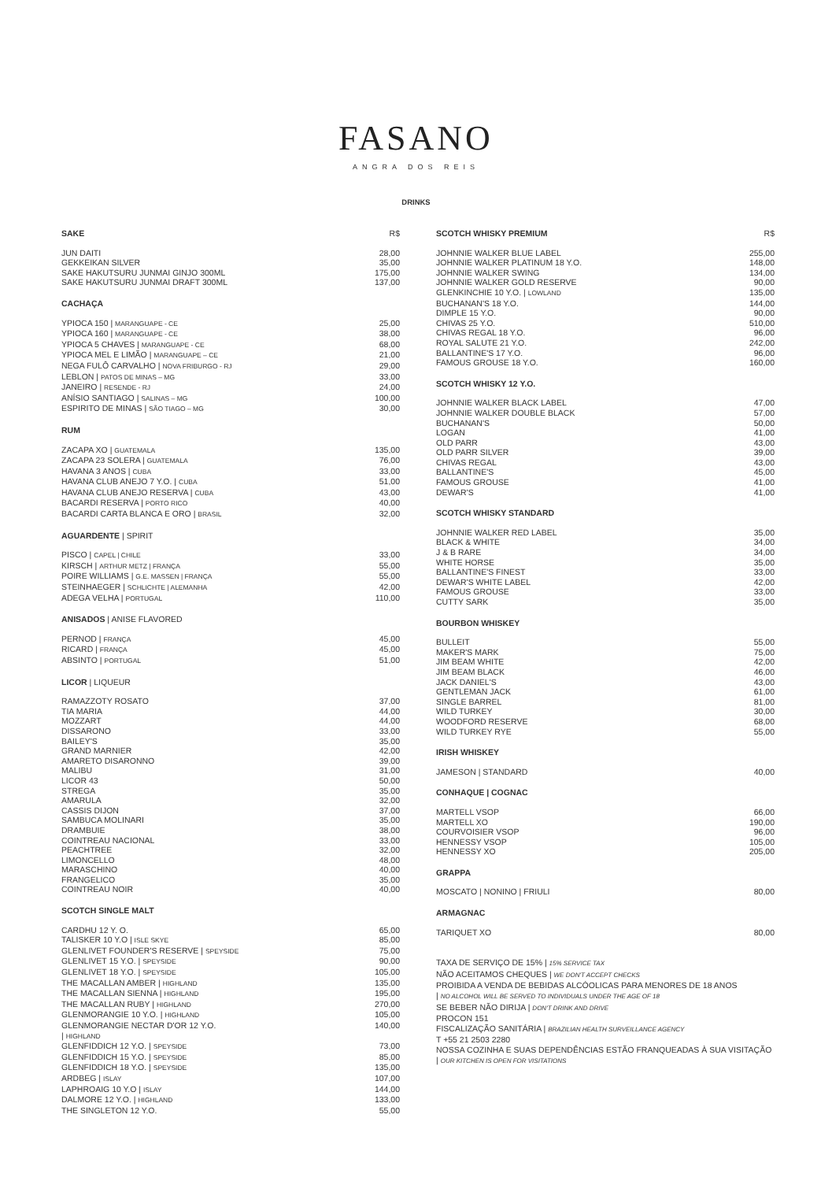FASANO
ANGRA DOS REIS
DRINKS
| SAKE | R$ |
| --- | --- |
| JUN DAITI | 28,00 |
| GEKKEIKAN SILVER | 35,00 |
| SAKE HAKUTSURU JUNMAI GINJO 300ML | 175,00 |
| SAKE HAKUTSURU JUNMAI DRAFT 300ML | 137,00 |
| CACHAÇA | |
| YPIOCA 150 / MARANGUAPE - CE | 25,00 |
| YPIOCA 160 / MARANGUAPE - CE | 38,00 |
| YPIOCA 5 CHAVES / MARANGUAPE - CE | 68,00 |
| YPIOCA MEL E LIMÃO / MARANGUAPE – CE | 21,00 |
| NEGA FULÔ CARVALHO / NOVA FRIBURGO - RJ | 29,00 |
| LEBLON / PATOS DE MINAS – MG | 33,00 |
| JANEIRO / RESENDE - RJ | 24,00 |
| ANÍSIO SANTIAGO / SALINAS – MG | 100,00 |
| ESPIRITO DE MINAS / SÃO TIAGO – MG | 30,00 |
| RUM | |
| ZACAPA XO / GUATEMALA | 135,00 |
| ZACAPA 23 SOLERA / GUATEMALA | 76,00 |
| HAVANA 3 ANOS / CUBA | 33,00 |
| HAVANA CLUB ANEJO 7 Y.O. / CUBA | 51,00 |
| HAVANA CLUB ANEJO RESERVA / CUBA | 43,00 |
| BACARDI RESERVA / PORTO RICO | 40,00 |
| BACARDI CARTA BLANCA E ORO / BRASIL | 32,00 |
| AGUARDENTE / SPIRIT | |
| PISCO / CAPEL / CHILE | 33,00 |
| KIRSCH / ARTHUR METZ / FRANÇA | 55,00 |
| POIRE WILLIAMS / G.E. MASSEN / FRANÇA | 55,00 |
| STEINHAEGER / SCHLICHTE / ALEMANHA | 42,00 |
| ADEGA VELHA / PORTUGAL | 110,00 |
| ANISADOS / ANISE FLAVORED | |
| PERNOD / FRANÇA | 45,00 |
| RICARD / FRANÇA | 45,00 |
| ABSINTO / PORTUGAL | 51,00 |
| LICOR / LIQUEUR | |
| RAMAZZOTY ROSATO | 37,00 |
| TIA MARIA | 44,00 |
| MOZZART | 44,00 |
| DISSARONO | 33,00 |
| BAILEY'S | 35,00 |
| GRAND MARNIER | 42,00 |
| AMARETO DISARONNO | 39,00 |
| MALIBU | 31,00 |
| LICOR 43 | 50,00 |
| STREGA | 35,00 |
| AMARULA | 32,00 |
| CASSIS DIJON | 37,00 |
| SAMBUCA MOLINARI | 35,00 |
| DRAMBUIE | 38,00 |
| COINTREAU NACIONAL | 33,00 |
| PEACHTREE | 32,00 |
| LIMONCELLO | 48,00 |
| MARASCHINO | 40,00 |
| FRANGELICO | 35,00 |
| COINTREAU NOIR | 40,00 |
| SCOTCH SINGLE MALT | |
| CARDHU 12 Y. O. | 65,00 |
| TALISKER 10 Y.O / ISLE SKYE | 85,00 |
| GLENLIVET FOUNDER'S RESERVE / SPEYSIDE | 75,00 |
| GLENLIVET 15 Y.O. / SPEYSIDE | 90,00 |
| GLENLIVET 18 Y.O. / SPEYSIDE | 105,00 |
| THE MACALLAN AMBER / HIGHLAND | 135,00 |
| THE MACALLAN SIENNA / HIGHLAND | 195,00 |
| THE MACALLAN RUBY / HIGHLAND | 270,00 |
| GLENMORANGIE 10 Y.O. / HIGHLAND | 105,00 |
| GLENMORANGIE NECTAR D'OR 12 Y.O. / HIGHLAND | 140,00 |
| GLENFIDDICH 12 Y.O. / SPEYSIDE | 73,00 |
| GLENFIDDICH 15 Y.O. / SPEYSIDE | 85,00 |
| GLENFIDDICH 18 Y.O. / SPEYSIDE | 135,00 |
| ARDBEG / ISLAY | 107,00 |
| LAPHROAIG 10 Y.O / ISLAY | 144,00 |
| DALMORE 12 Y.O. / HIGHLAND | 133,00 |
| THE SINGLETON 12 Y.O. | 55,00 |
| SCOTCH WHISKY PREMIUM | R$ |
| --- | --- |
| JOHNNIE WALKER BLUE LABEL | 255,00 |
| JOHNNIE WALKER PLATINUM 18 Y.O. | 148,00 |
| JOHNNIE WALKER SWING | 134,00 |
| JOHNNIE WALKER GOLD RESERVE | 90,00 |
| GLENKINCHIE 10 Y.O. / LOWLAND | 135,00 |
| BUCHANAN'S 18 Y.O. | 144,00 |
| DIMPLE 15 Y.O. | 90,00 |
| CHIVAS 25 Y.O. | 510,00 |
| CHIVAS REGAL 18 Y.O. | 96,00 |
| ROYAL SALUTE 21 Y.O. | 242,00 |
| BALLANTINE'S 17 Y.O. | 96,00 |
| FAMOUS GROUSE 18 Y.O. | 160,00 |
| SCOTCH WHISKY 12 Y.O. | |
| JOHNNIE WALKER BLACK LABEL | 47,00 |
| JOHNNIE WALKER DOUBLE BLACK | 57,00 |
| BUCHANAN'S | 50,00 |
| LOGAN | 41,00 |
| OLD PARR | 43,00 |
| OLD PARR SILVER | 39,00 |
| CHIVAS REGAL | 43,00 |
| BALLANTINE'S | 45,00 |
| FAMOUS GROUSE | 41,00 |
| DEWAR'S | 41,00 |
| SCOTCH WHISKY STANDARD | |
| JOHNNIE WALKER RED LABEL | 35,00 |
| BLACK & WHITE | 34,00 |
| J & B RARE | 34,00 |
| WHITE HORSE | 35,00 |
| BALLANTINE'S FINEST | 33,00 |
| DEWAR'S WHITE LABEL | 42,00 |
| FAMOUS GROUSE | 33,00 |
| CUTTY SARK | 35,00 |
| BOURBON WHISKEY | |
| BULLEIT | 55,00 |
| MAKER'S MARK | 75,00 |
| JIM BEAM WHITE | 42,00 |
| JIM BEAM BLACK | 46,00 |
| JACK DANIEL'S | 43,00 |
| GENTLEMAN JACK | 61,00 |
| SINGLE BARREL | 81,00 |
| WILD TURKEY | 30,00 |
| WOODFORD RESERVE | 68,00 |
| WILD TURKEY RYE | 55,00 |
| IRISH WHISKEY | |
| JAMESON / STANDARD | 40,00 |
| CONHAQUE / COGNAC | |
| MARTELL VSOP | 66,00 |
| MARTELL XO | 190,00 |
| COURVOISIER VSOP | 96,00 |
| HENNESSY VSOP | 105,00 |
| HENNESSY XO | 205,00 |
| GRAPPA | |
| MOSCATO / NONINO / FRIULI | 80,00 |
| ARMAGNAC | |
| TARIQUET XO | 80,00 |
TAXA DE SERVIÇO DE 15% | 15% SERVICE TAX
NÃO ACEITAMOS CHEQUES | WE DON'T ACCEPT CHECKS
PROIBIDA A VENDA DE BEBIDAS ALCÓOLICAS PARA MENORES DE 18 ANOS
| NO ALCOHOL WILL BE SERVED TO INDIVIDUALS UNDER THE AGE OF 18
SE BEBER NÃO DIRIJA | DON'T DRINK AND DRIVE
PROCON 151
FISCALIZAÇÃO SANITÁRIA | BRAZILIAN HEALTH SURVEILLANCE AGENCY
T +55 21 2503 2280
NOSSA COZINHA E SUAS DEPENDÊNCIAS ESTÃO FRANQUEADAS À SUA VISITAÇÃO
| OUR KITCHEN IS OPEN FOR VISITATIONS